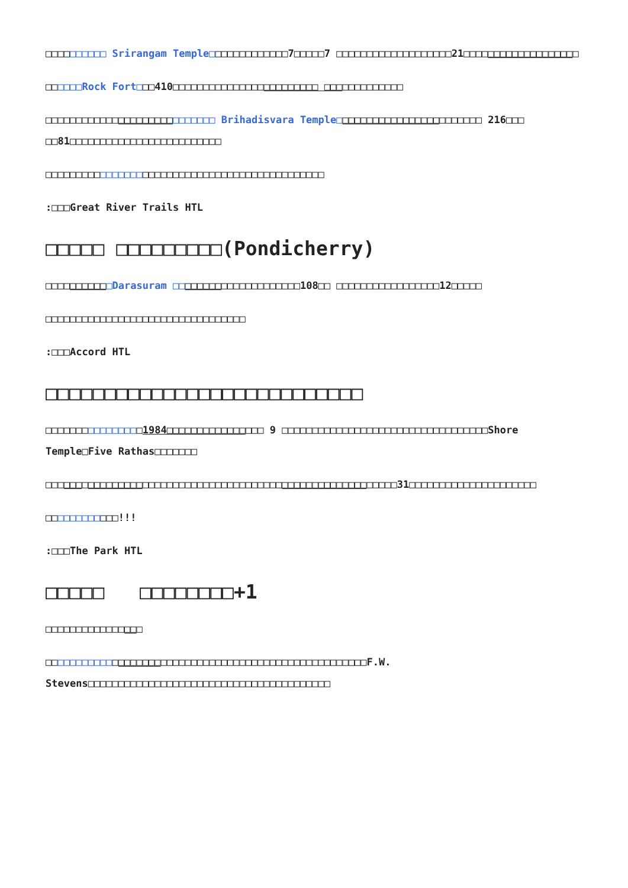□□□□□□□□□□ Srirangam Temple□□□□□□□□□□□□□7□□□□□7 □□□□□□□□□□□□□□□□□□□21□□□□□□□□□□□□□□□□□□□
□□□□□□Rock Fort□□□410□□□□□□□□□□□□□□□□□□□□□□□□ □□□□□□□□□□□□□
□□□□□□□□□□□□□□□□□□□□□□□□□□□□ Brihadisvara Temple□□□□□□□□□□□□□□□□□□□□□□□□ 216□□□ □□81□□□□□□□□□□□□□□□□□□□□□□□□□
□□□□□□□□□□□□□□□□□□□□□□□□□□□□□□□□□□□□□□□□□□□□□□
:□□□Great River Trails HTL
□□□□□ □□□□□□□□□(Pondicherry)
□□□□□□□□□□□Darasuram □□□□□□□□□□□□□□□□□□□□□108□□ □□□□□□□□□□□□□□□□□12□□□□□
□□□□□□□□□□□□□□□□□□□□□□□□□□□□□□□□□
:□□□Accord HTL
□□□□□□□□□□□□□□□□□□□□□□□□□□□
□□□□□□□□□□□□□□□□1984□□□□□□□□□□□□□□□□ 9 □□□□□□□□□□□□□□□□□□□□□□□□□□□□□□□□□□Shore Temple□Five Rathas□□□□□□□
□□□□□□□□□□□□□□□□□□□□□□□□□□□□□□□□□□□□□□□□□□□□□□□□□□□□□□□□□□31□□□□□□□□□□□□□□□□□□□□□
□□□□□□□□□□□□!!!
:□□□The Park HTL
□□□□□ □□□□□□□□+1
□□□□□□□□□□□□□□□□
□□□□□□□□□□□□□□□□□□□□□□□□□□□□□□□□□□□□□□□□□□□□□□□□□□□□□F.W. Stevens□□□□□□□□□□□□□□□□□□□□□□□□□□□□□□□□□□□□□□□□